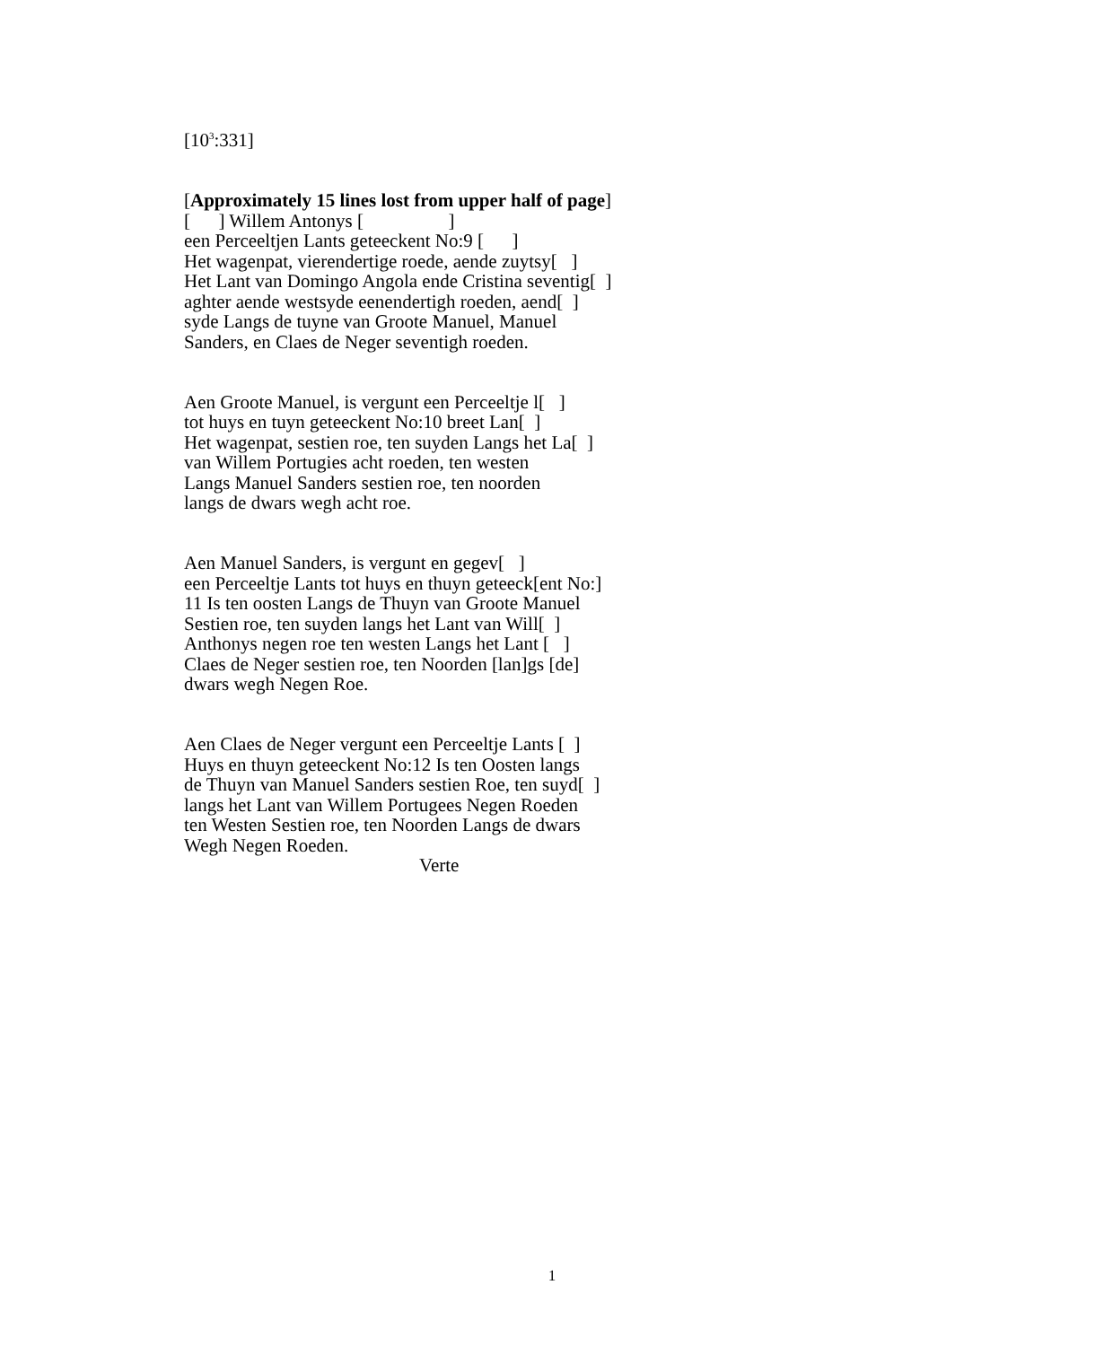[10<sup>3</sup>:331]
[Approximately 15 lines lost from upper half of page] [ ] Willem Antonys [ ] een Perceeltjen Lants geteeckent No:9 [ ] Het wagenpat, vierendertige roede, aende zuytsy[ ] Het Lant van Domingo Angola ende Cristina seventig[ ] aghter aende westsyde eenendertigh roeden, aend[ ] syde Langs de tuyne van Groote Manuel, Manuel Sanders, en Claes de Neger seventigh roeden.
Aen Groote Manuel, is vergunt een Perceeltje l[ ] tot huys en tuyn geteeckent No:10 breet Lan[ ] Het wagenpat, sestien roe, ten suyden Langs het La[ ] van Willem Portugies acht roeden, ten westen Langs Manuel Sanders sestien roe, ten noorden langs de dwars wegh acht roe.
Aen Manuel Sanders, is vergunt en gegev[ ] een Perceeltje Lants tot huys en thuyn geteeck[ent No:] 11 Is ten oosten Langs de Thuyn van Groote Manuel Sestien roe, ten suyden langs het Lant van Will[ ] Anthonys negen roe ten westen Langs het Lant [ ] Claes de Neger sestien roe, ten Noorden [lan]gs [de] dwars wegh Negen Roe.
Aen Claes de Neger vergunt een Perceeltje Lants [ ] Huys en thuyn geteeckent No:12 Is ten Oosten langs de Thuyn van Manuel Sanders sestien Roe, ten suyd[ ] langs het Lant van Willem Portugees Negen Roeden ten Westen Sestien roe, ten Noorden Langs de dwars Wegh Negen Roeden. Verte
1